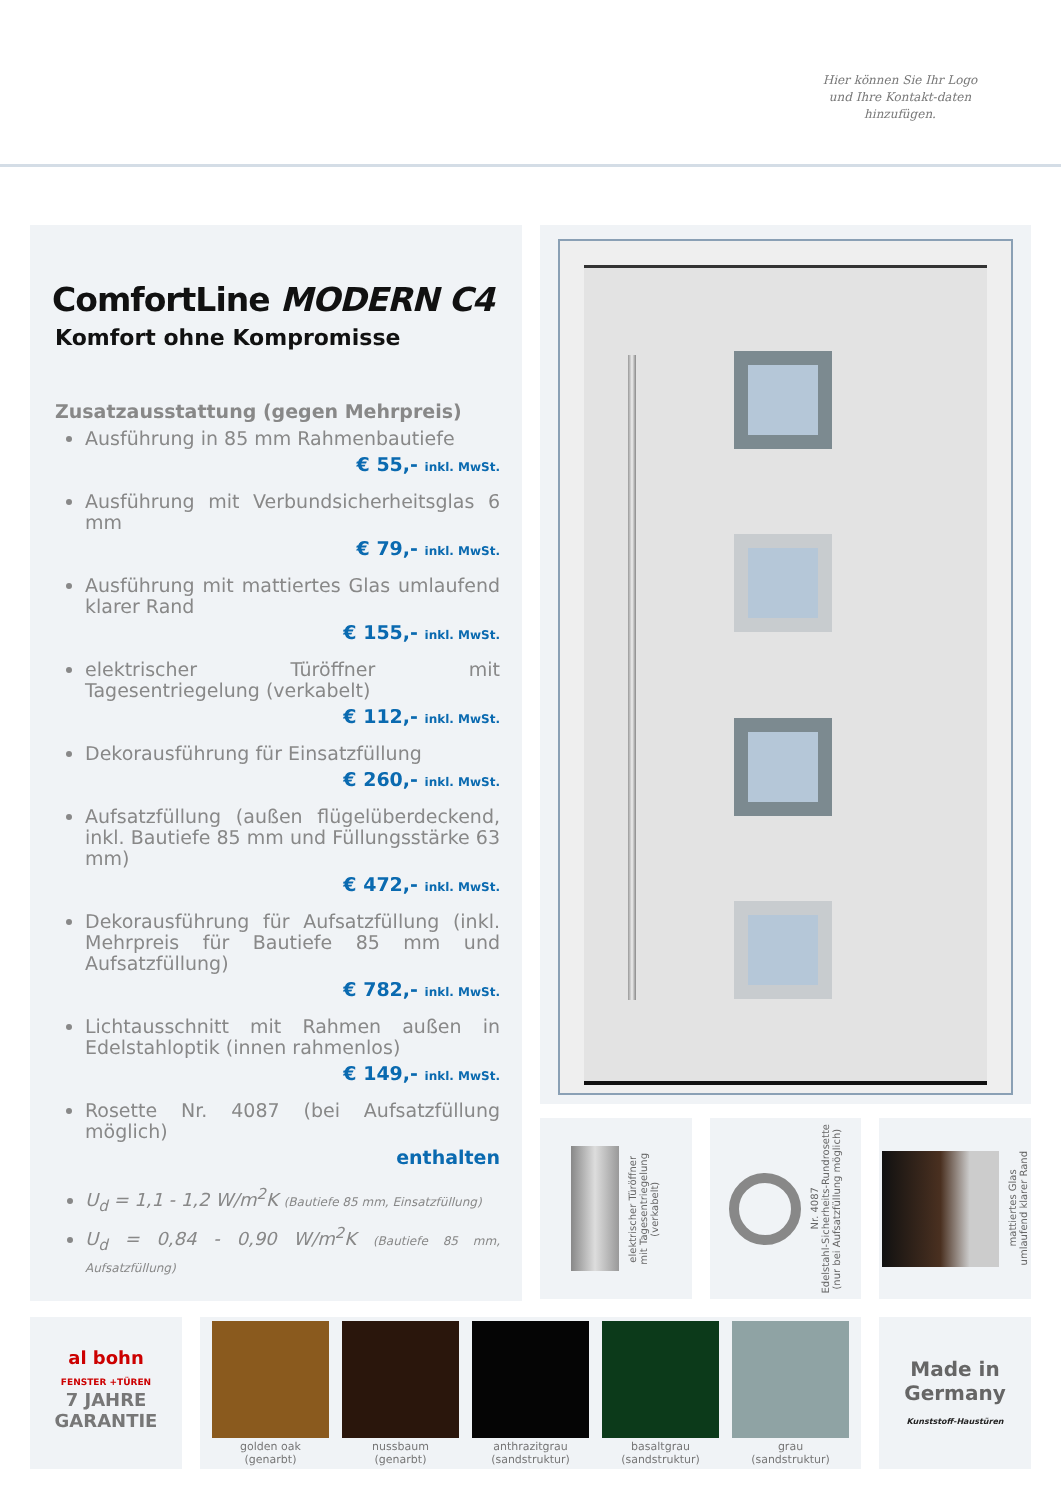Hier können Sie Ihr Logo und Ihre Kontakt-daten hinzufügen.
ComfortLine MODERN C4
Komfort ohne Kompromisse
Zusatzausstattung (gegen Mehrpreis)
Ausführung in 85 mm Rahmenbautiefe
€ 55,- inkl. MwSt.
Ausführung mit Verbundsicherheitsglas 6 mm
€ 79,- inkl. MwSt.
Ausführung mit mattiertes Glas umlaufend klarer Rand
€ 155,- inkl. MwSt.
elektrischer Türöffner mit Tagesentriegelung (verkabelt)
€ 112,- inkl. MwSt.
Dekorausführung für Einsatzfüllung
€ 260,- inkl. MwSt.
Aufsatzfüllung (außen flügelüberdeckend, inkl. Bautiefe 85 mm und Füllungsstärke 63 mm)
€ 472,- inkl. MwSt.
Dekorausführung für Aufsatzfüllung (inkl. Mehrpreis für Bautiefe 85 mm und Aufsatzfüllung)
€ 782,- inkl. MwSt.
Lichtausschnitt mit Rahmen außen in Edelstahloptik (innen rahmenlos)
€ 149,- inkl. MwSt.
Rosette Nr. 4087 (bei Aufsatzfüllung möglich)
enthalten
U<sub>d</sub> = 1,1 - 1,2 W/m<sup>2</sup>K (Bautiefe 85 mm, Einsatzfüllung)
U<sub>d</sub> = 0,84 - 0,90 W/m<sup>2</sup>K (Bautiefe 85 mm, Aufsatzfüllung)
elektrischer Türöffner
mit Tagesentriegelung
(verkabelt)
Nr. 4087
Edelstahl-Sicherheits-Rundrosette
(nur bei Aufsatzfüllung möglich)
mattiertes Glas
umlaufend klarer Rand
al bohn
FENSTER +TÜREN
7 JAHRE GARANTIE
golden oak
(genarbt)
nussbaum
(genarbt)
anthrazitgrau
(sandstruktur)
basaltgrau
(sandstruktur)
grau
(sandstruktur)
Made in
Germany
Kunststoff-Haustüren